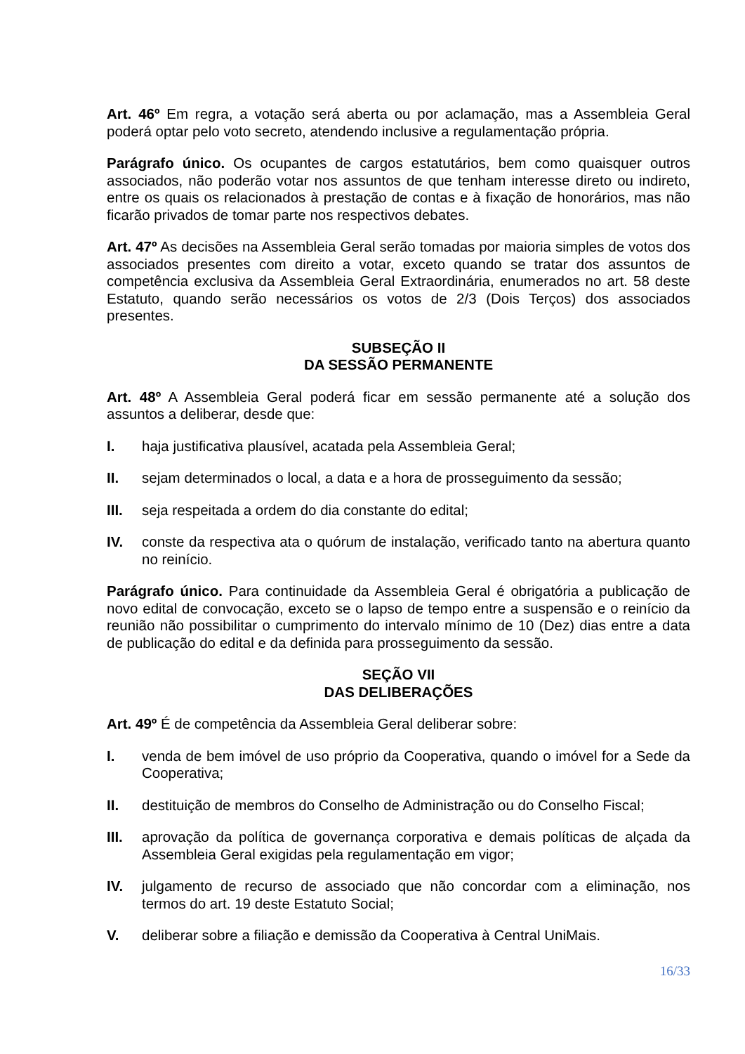Art. 46º Em regra, a votação será aberta ou por aclamação, mas a Assembleia Geral poderá optar pelo voto secreto, atendendo inclusive a regulamentação própria.
Parágrafo único. Os ocupantes de cargos estatutários, bem como quaisquer outros associados, não poderão votar nos assuntos de que tenham interesse direto ou indireto, entre os quais os relacionados à prestação de contas e à fixação de honorários, mas não ficarão privados de tomar parte nos respectivos debates.
Art. 47º As decisões na Assembleia Geral serão tomadas por maioria simples de votos dos associados presentes com direito a votar, exceto quando se tratar dos assuntos de competência exclusiva da Assembleia Geral Extraordinária, enumerados no art. 58 deste Estatuto, quando serão necessários os votos de 2/3 (Dois Terços) dos associados presentes.
SUBSEÇÃO II
DA SESSÃO PERMANENTE
Art. 48º A Assembleia Geral poderá ficar em sessão permanente até a solução dos assuntos a deliberar, desde que:
I. haja justificativa plausível, acatada pela Assembleia Geral;
II. sejam determinados o local, a data e a hora de prosseguimento da sessão;
III. seja respeitada a ordem do dia constante do edital;
IV. conste da respectiva ata o quórum de instalação, verificado tanto na abertura quanto no reinício.
Parágrafo único. Para continuidade da Assembleia Geral é obrigatória a publicação de novo edital de convocação, exceto se o lapso de tempo entre a suspensão e o reinício da reunião não possibilitar o cumprimento do intervalo mínimo de 10 (Dez) dias entre a data de publicação do edital e da definida para prosseguimento da sessão.
SEÇÃO VII
DAS DELIBERAÇÕES
Art. 49º É de competência da Assembleia Geral deliberar sobre:
I. venda de bem imóvel de uso próprio da Cooperativa, quando o imóvel for a Sede da Cooperativa;
II. destituição de membros do Conselho de Administração ou do Conselho Fiscal;
III. aprovação da política de governança corporativa e demais políticas de alçada da Assembleia Geral exigidas pela regulamentação em vigor;
IV. julgamento de recurso de associado que não concordar com a eliminação, nos termos do art. 19 deste Estatuto Social;
V. deliberar sobre a filiação e demissão da Cooperativa à Central UniMais.
16/33